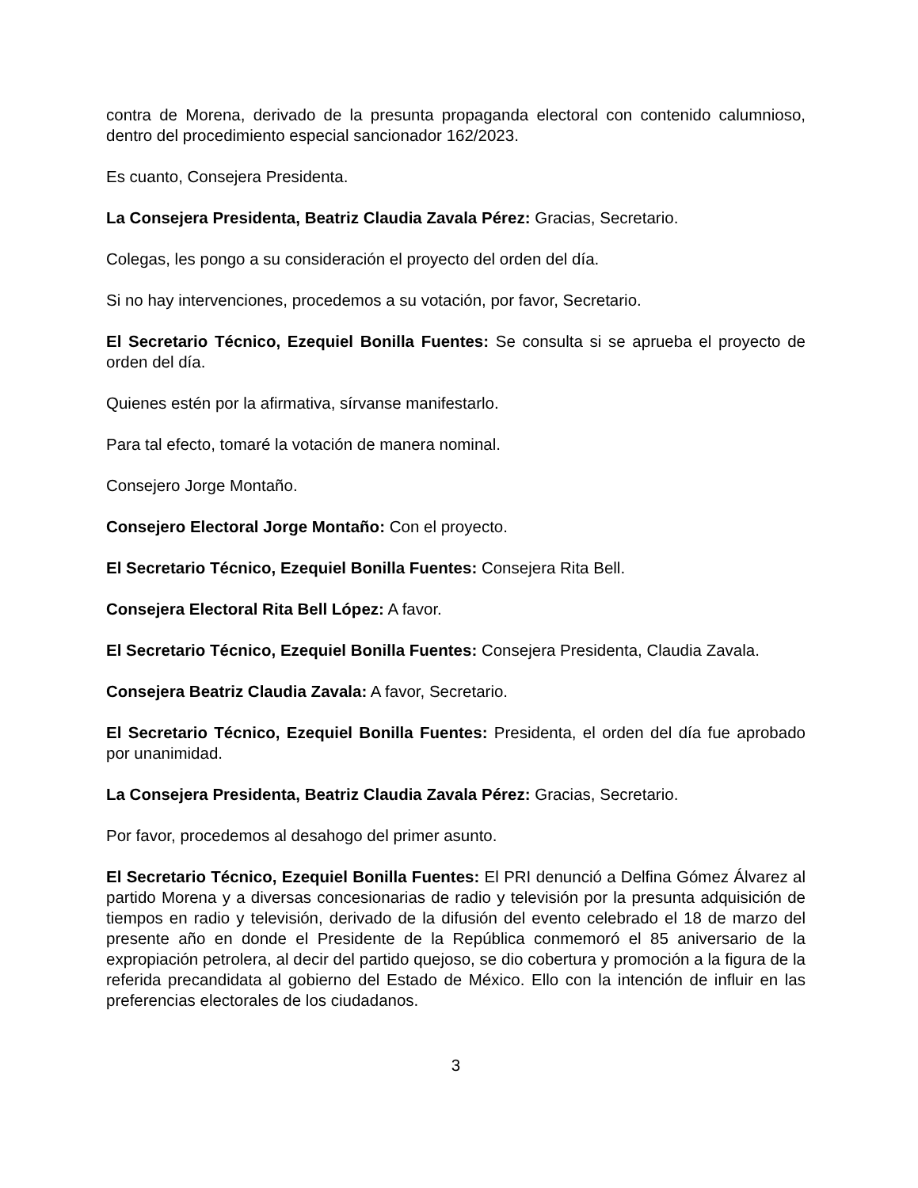contra de Morena, derivado de la presunta propaganda electoral con contenido calumnioso, dentro del procedimiento especial sancionador 162/2023.
Es cuanto, Consejera Presidenta.
La Consejera Presidenta, Beatriz Claudia Zavala Pérez: Gracias, Secretario.
Colegas, les pongo a su consideración el proyecto del orden del día.
Si no hay intervenciones, procedemos a su votación, por favor, Secretario.
El Secretario Técnico, Ezequiel Bonilla Fuentes: Se consulta si se aprueba el proyecto de orden del día.
Quienes estén por la afirmativa, sírvanse manifestarlo.
Para tal efecto, tomaré la votación de manera nominal.
Consejero Jorge Montaño.
Consejero Electoral Jorge Montaño: Con el proyecto.
El Secretario Técnico, Ezequiel Bonilla Fuentes: Consejera Rita Bell.
Consejera Electoral Rita Bell López: A favor.
El Secretario Técnico, Ezequiel Bonilla Fuentes: Consejera Presidenta, Claudia Zavala.
Consejera Beatriz Claudia Zavala: A favor, Secretario.
El Secretario Técnico, Ezequiel Bonilla Fuentes: Presidenta, el orden del día fue aprobado por unanimidad.
La Consejera Presidenta, Beatriz Claudia Zavala Pérez: Gracias, Secretario.
Por favor, procedemos al desahogo del primer asunto.
El Secretario Técnico, Ezequiel Bonilla Fuentes: El PRI denunció a Delfina Gómez Álvarez al partido Morena y a diversas concesionarias de radio y televisión por la presunta adquisición de tiempos en radio y televisión, derivado de la difusión del evento celebrado el 18 de marzo del presente año en donde el Presidente de la República conmemoró el 85 aniversario de la expropiación petrolera, al decir del partido quejoso, se dio cobertura y promoción a la figura de la referida precandidata al gobierno del Estado de México. Ello con la intención de influir en las preferencias electorales de los ciudadanos.
3